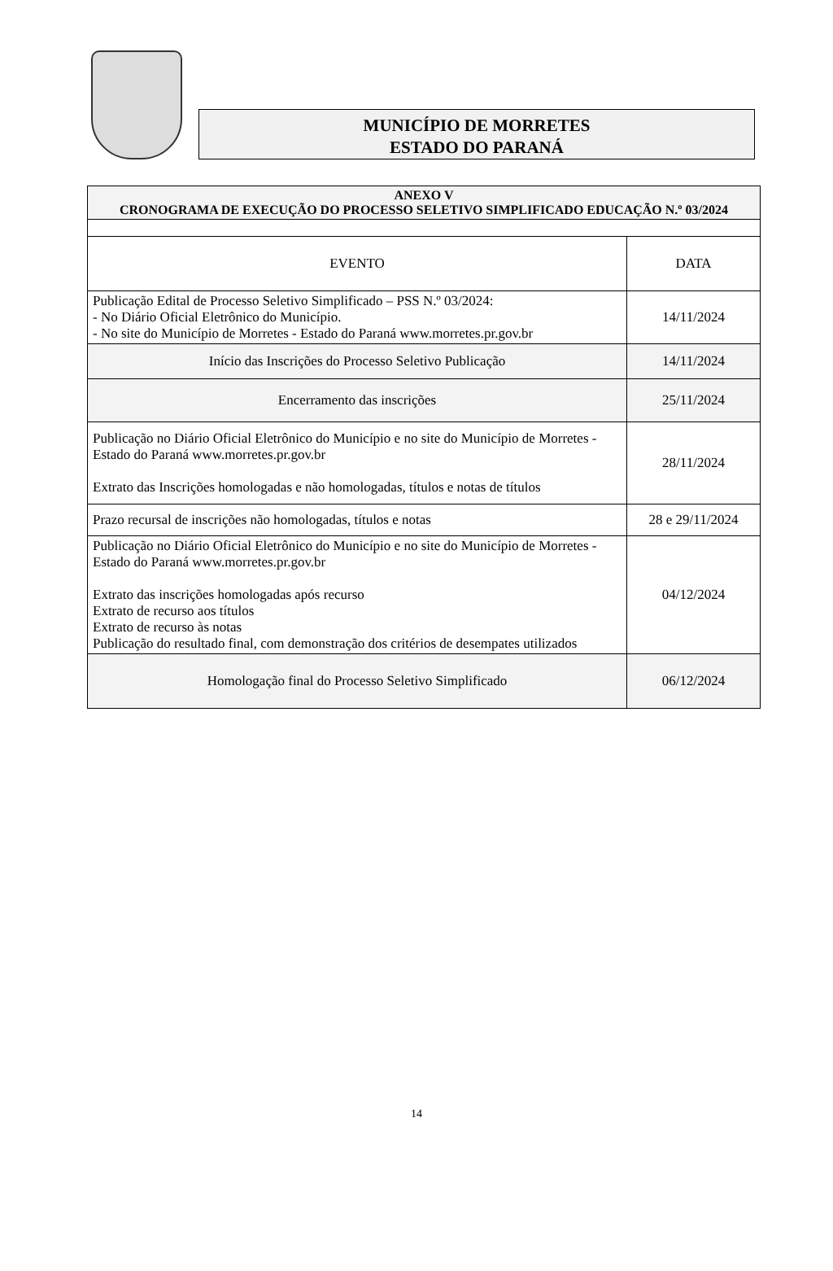MUNICÍPIO DE MORRETES
ESTADO DO PARANÁ
| ANEXO V CRONOGRAMA DE EXECUÇÃO DO PROCESSO SELETIVO SIMPLIFICADO EDUCAÇÃO N.º 03/2024 | |
| EVENTO | DATA |
| Publicação Edital de Processo Seletivo Simplificado – PSS N.º 03/2024: - No Diário Oficial Eletrônico do Município. - No site do Município de Morretes - Estado do Paraná www.morretes.pr.gov.br | 14/11/2024 |
| Início das Inscrições do Processo Seletivo Publicação | 14/11/2024 |
| Encerramento das inscrições | 25/11/2024 |
| Publicação no Diário Oficial Eletrônico do Município e no site do Município de Morretes - Estado do Paraná www.morretes.pr.gov.br Extrato das Inscrições homologadas e não homologadas, títulos e notas de títulos | 28/11/2024 |
| Prazo recursal de inscrições não homologadas, títulos e notas | 28 e 29/11/2024 |
| Publicação no Diário Oficial Eletrônico do Município e no site do Município de Morretes - Estado do Paraná www.morretes.pr.gov.br Extrato das inscrições homologadas após recurso Extrato de recurso aos títulos Extrato de recurso às notas Publicação do resultado final, com demonstração dos critérios de desempates utilizados | 04/12/2024 |
| Homologação final do Processo Seletivo Simplificado | 06/12/2024 |
14